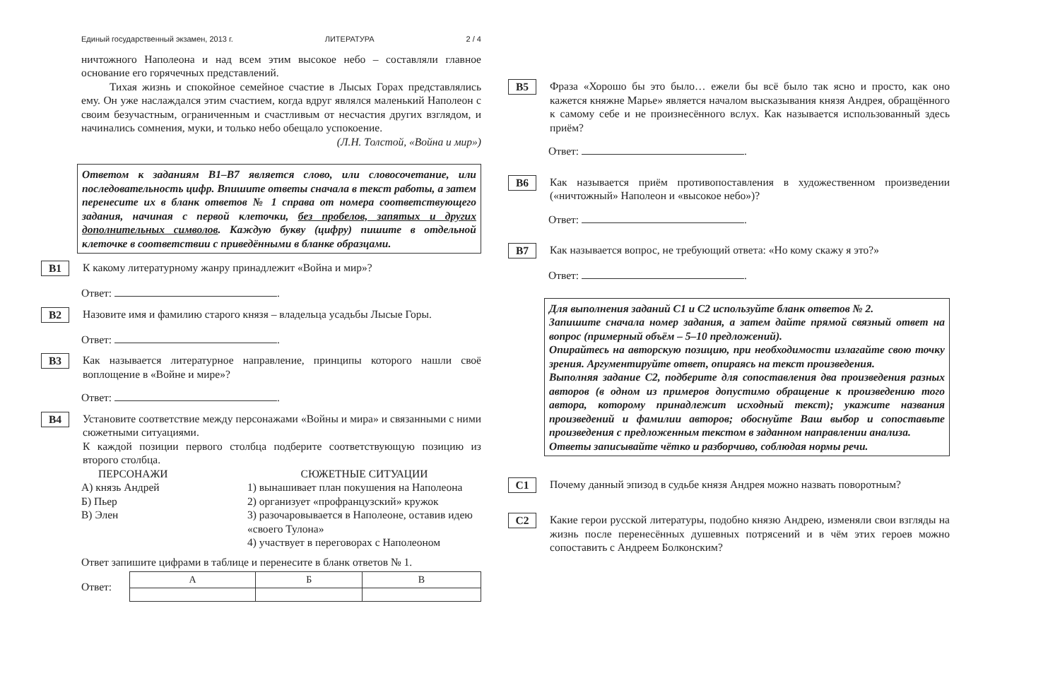Единый государственный экзамен, 2013 г. ЛИТЕРАТУРА 2 / 4
ничтожного Наполеона и над всем этим высокое небо – составляли главное основание его горячечных представлений.
Тихая жизнь и спокойное семейное счастие в Лысых Горах представлялись ему. Он уже наслаждался этим счастием, когда вдруг являлся маленький Наполеон с своим безучастным, ограниченным и счастливым от несчастия других взглядом, и начинались сомнения, муки, и только небо обещало успокоение.
(Л.Н. Толстой, «Война и мир»)
Ответом к заданиям B1–B7 является слово, или словосочетание, или последовательность цифр. Впишите ответы сначала в текст работы, а затем перенесите их в бланк ответов № 1 справа от номера соответствующего задания, начиная с первой клеточки, без пробелов, запятых и других дополнительных символов. Каждую букву (цифру) пишите в отдельной клеточке в соответствии с приведёнными в бланке образцами.
B1
К какому литературному жанру принадлежит «Война и мир»?
Ответ: .
B2
Назовите имя и фамилию старого князя – владельца усадьбы Лысые Горы.
Ответ: .
B3
Как называется литературное направление, принципы которого нашли своё воплощение в «Войне и мире»?
Ответ: .
B4
Установите соответствие между персонажами «Войны и мира» и связанными с ними сюжетными ситуациями.
К каждой позиции первого столбца подберите соответствующую позицию из второго столбца.
ПЕРСОНАЖИ
А) князь Андрей
Б) Пьер
В) Элен
СЮЖЕТНЫЕ СИТУАЦИИ
1) вынашивает план покушения на Наполеона
2) организует «профранцузский» кружок
3) разочаровывается в Наполеоне, оставив идею «своего Тулона»
4) участвует в переговорах с Наполеоном
Ответ запишите цифрами в таблице и перенесите в бланк ответов № 1.
Ответ:
| А | Б | В |
| --- | --- | --- |
B5
Фраза «Хорошо бы это было… ежели бы всё было так ясно и просто, как оно кажется княжне Марье» является началом высказывания князя Андрея, обращённого к самому себе и не произнесённого вслух. Как называется использованный здесь приём?
Ответ: .
B6
Как называется приём противопоставления в художественном произведении («ничтожный» Наполеон и «высокое небо»)?
Ответ: .
B7
Как называется вопрос, не требующий ответа: «Но кому скажу я это?»
Ответ: .
Для выполнения заданий C1 и C2 используйте бланк ответов № 2.
Запишите сначала номер задания, а затем дайте прямой связный ответ на вопрос (примерный объём – 5–10 предложений).
Опирайтесь на авторскую позицию, при необходимости излагайте свою точку зрения. Аргументируйте ответ, опираясь на текст произведения.
Выполняя задание C2, подберите для сопоставления два произведения разных авторов (в одном из примеров допустимо обращение к произведению того автора, которому принадлежит исходный текст); укажите названия произведений и фамилии авторов; обоснуйте Ваш выбор и сопоставьте произведения с предложенным текстом в заданном направлении анализа.
Ответы записывайте чётко и разборчиво, соблюдая нормы речи.
C1
Почему данный эпизод в судьбе князя Андрея можно назвать поворотным?
C2
Какие герои русской литературы, подобно князю Андрею, изменяли свои взгляды на жизнь после перенесённых душевных потрясений и в чём этих героев можно сопоставить с Андреем Болконским?